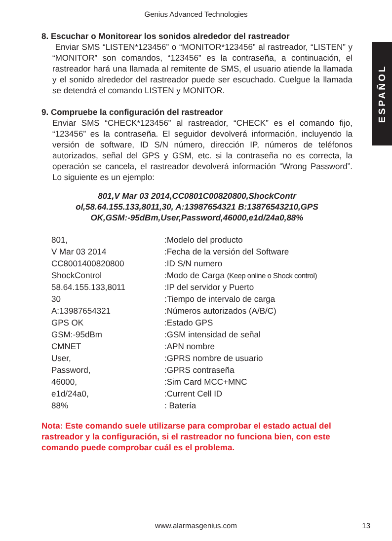Genius Advanced Technologies
ESPAÑOL
8. Escuchar o Monitorear los sonidos alrededor del rastreador
Enviar SMS “LISTEN*123456” o “MONITOR*123456” al rastreador, “LISTEN” y “MONITOR” son comandos, “123456” es la contraseña, a continuación, el rastreador hará una llamada al remitente de SMS, el usuario atiende la llamada y el sonido alrededor del rastreador puede ser escuchado. Cuelgue la llamada se detendrá el comando LISTEN y MONITOR.
9. Compruebe la configuración del rastreador
Enviar SMS “CHECK*123456” al rastreador, “CHECK” es el comando fijo, “123456” es la contraseña. El seguidor devolverá información, incluyendo la versión de software, ID S/N número, dirección IP, números de teléfonos autorizados, señal del GPS y GSM, etc. si la contraseña no es correcta, la operación se cancela, el rastreador devolverá información “Wrong Password”. Lo siguiente es un ejemplo:
801,V Mar 03 2014,CC0801C00820800,ShockContr
ol,58.64.155.133,8011,30, A:13987654321 B:13876543210,GPS
OK,GSM:-95dBm,User,Password,46000,e1d/24a0,88%
| 801, | :Modelo del producto |
| V Mar 03 2014 | :Fecha de la versión del Software |
| CC8001400820800 | :ID S/N numero |
| ShockControl | :Modo de Carga (Keep online o Shock control) |
| 58.64.155.133,8011 | :IP del servidor y Puerto |
| 30 | :Tiempo de intervalo de carga |
| A:13987654321 | :Números autorizados (A/B/C) |
| GPS OK | :Estado GPS |
| GSM:-95dBm | :GSM intensidad de señal |
| CMNET | :APN nombre |
| User, | :GPRS nombre de usuario |
| Password, | :GPRS contraseña |
| 46000, | :Sim Card MCC+MNC |
| e1d/24a0, | :Current Cell ID |
| 88% | : Batería |
Nota: Este comando suele utilizarse para comprobar el estado actual del rastreador y la configuración, si el rastreador no funciona bien, con este comando puede comprobar cuál es el problema.
www.alarmasgenius.com 13